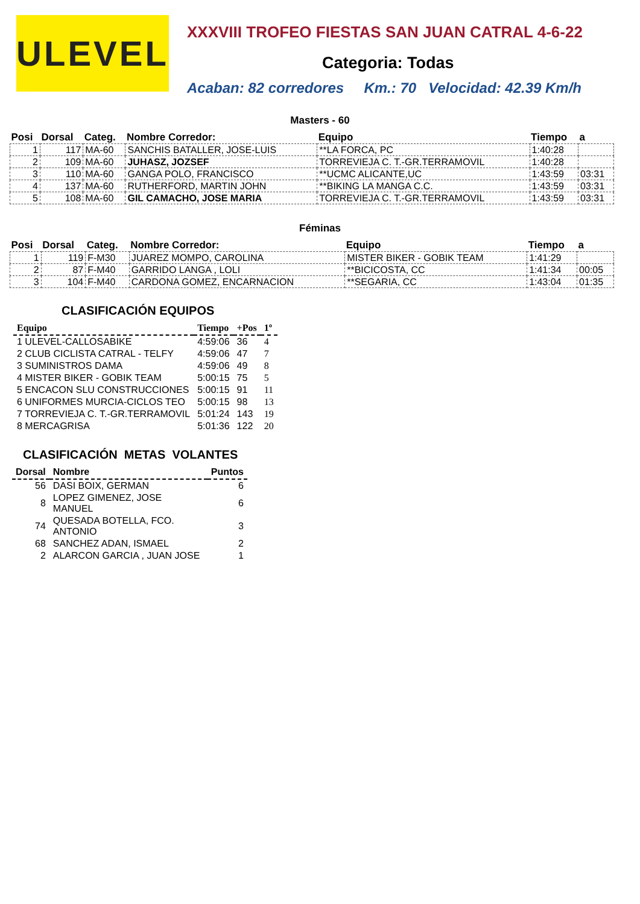ULEVEL
XXXVIII TROFEO FIESTAS SAN JUAN CATRAL 4-6-22
Categoria: Todas
Acaban: 82 corredores Km.: 70 Velocidad: 42.39 Km/h
Masters - 60
| Posi | Dorsal | Categ. | Nombre Corredor: | Equipo | Tiempo | a |
| --- | --- | --- | --- | --- | --- | --- |
| 1 | 117 | MA-60 | SANCHIS BATALLER, JOSE-LUIS | **LA FORCA, PC | 1:40:28 | |
| 2 | 109 | MA-60 | JUHASZ, JOZSEF | TORREVIEJA C. T.-GR.TERRAMOVIL | 1:40:28 | |
| 3 | 110 | MA-60 | GANGA POLO, FRANCISCO | **UCMC ALICANTE,UC | 1:43:59 | 03:31 |
| 4 | 137 | MA-60 | RUTHERFORD, MARTIN JOHN | **BIKING LA MANGA C.C. | 1:43:59 | 03:31 |
| 5 | 108 | MA-60 | GIL CAMACHO, JOSE MARIA | TORREVIEJA C. T.-GR.TERRAMOVIL | 1:43:59 | 03:31 |
Féminas
| Posi | Dorsal | Categ. | Nombre Corredor: | Equipo | Tiempo | a |
| --- | --- | --- | --- | --- | --- | --- |
| 1 | 119 | F-M30 | JUAREZ MOMPO, CAROLINA | MISTER BIKER - GOBIK TEAM | 1:41:29 | |
| 2 | 87 | F-M40 | GARRIDO LANGA , LOLI | **BICICOSTA, CC | 1:41:34 | 00:05 |
| 3 | 104 | F-M40 | CARDONA GOMEZ, ENCARNACION | **SEGARIA, CC | 1:43:04 | 01:35 |
CLASIFICACIÓN EQUIPOS
| Equipo | Tiempo | +Pos | 1º |
| --- | --- | --- | --- |
| 1 ULEVEL-CALLOSABIKE | 4:59:06 | 36 | 4 |
| 2 CLUB CICLISTA CATRAL - TELFY | 4:59:06 | 47 | 7 |
| 3 SUMINISTROS DAMA | 4:59:06 | 49 | 8 |
| 4 MISTER BIKER - GOBIK TEAM | 5:00:15 | 75 | 5 |
| 5 ENCACON SLU CONSTRUCCIONES | 5:00:15 | 91 | 11 |
| 6 UNIFORMES MURCIA-CICLOS TEO | 5:00:15 | 98 | 13 |
| 7 TORREVIEJA C. T.-GR.TERRAMOVIL | 5:01:24 | 143 | 19 |
| 8 MERCAGRISA | 5:01:36 | 122 | 20 |
CLASIFICACIÓN METAS VOLANTES
| Dorsal | Nombre | Puntos |
| --- | --- | --- |
| 56 | DASI BOIX, GERMAN | 6 |
| 8 | LOPEZ GIMENEZ, JOSE MANUEL | 6 |
| 74 | QUESADA BOTELLA, FCO. ANTONIO | 3 |
| 68 | SANCHEZ ADAN, ISMAEL | 2 |
| 2 | ALARCON GARCIA , JUAN JOSE | 1 |